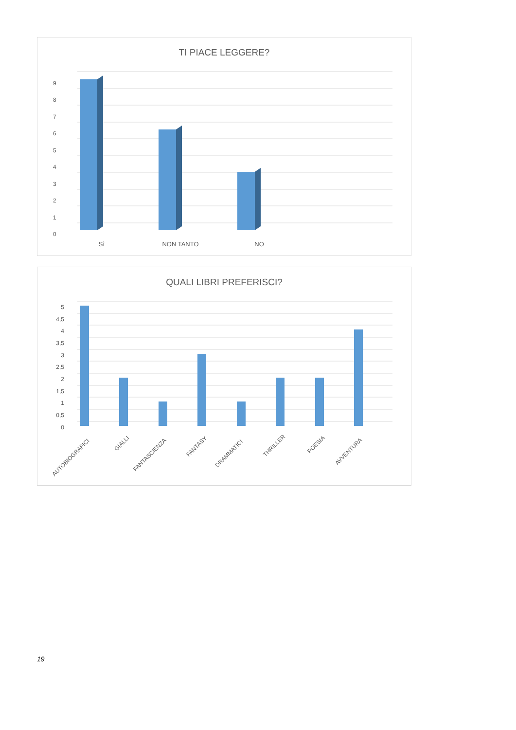TI PIACE LEGGERE?
9
8
7
6
5
4
3
2
1
0
Sì
NON TANTO
NO
QUALI LIBRI PREFERISCI?
5
4,5
4
3,5
3
2,5
2
1,5
1
0,5
0
AUTOBIOGRAFICI
GIALLI
FANTASCIENZA
FANTASY
DRAMMATICI
THRILLER
POESIA
AVVENTURA
19